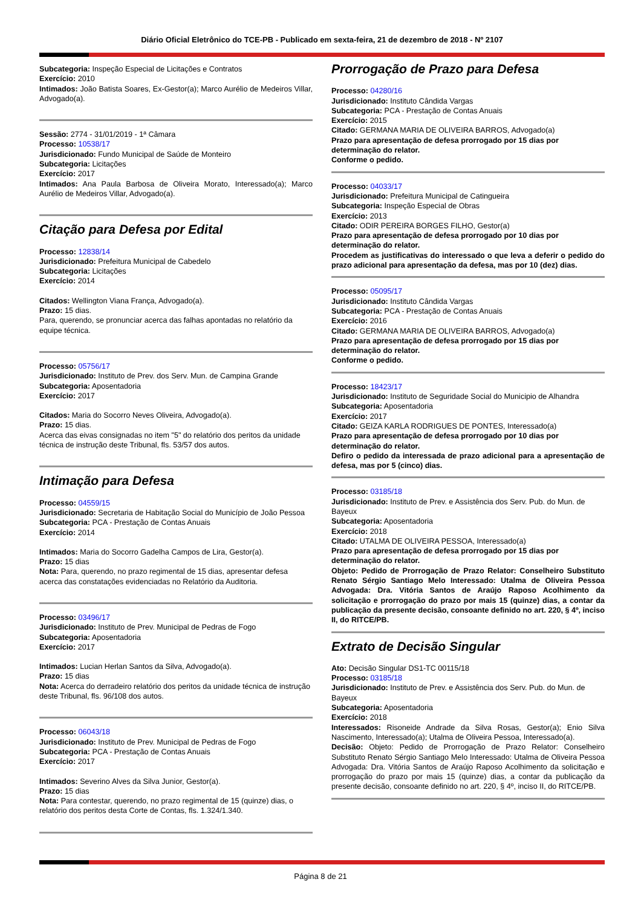Diário Oficial Eletrônico do TCE-PB - Publicado em sexta-feira, 21 de dezembro de 2018 - Nº 2107
Subcategoria: Inspeção Especial de Licitações e Contratos
Exercício: 2010
Intimados: João Batista Soares, Ex-Gestor(a); Marco Aurélio de Medeiros Villar, Advogado(a).
Sessão: 2774 - 31/01/2019 - 1ª Câmara
Processo: 10538/17
Jurisdicionado: Fundo Municipal de Saúde de Monteiro
Subcategoria: Licitações
Exercício: 2017
Intimados: Ana Paula Barbosa de Oliveira Morato, Interessado(a); Marco Aurélio de Medeiros Villar, Advogado(a).
Citação para Defesa por Edital
Processo: 12838/14
Jurisdicionado: Prefeitura Municipal de Cabedelo
Subcategoria: Licitações
Exercício: 2014
Citados: Wellington Viana França, Advogado(a).
Prazo: 15 dias.
Para, querendo, se pronunciar acerca das falhas apontadas no relatório da equipe técnica.
Processo: 05756/17
Jurisdicionado: Instituto de Prev. dos Serv. Mun. de Campina Grande
Subcategoria: Aposentadoria
Exercício: 2017
Citados: Maria do Socorro Neves Oliveira, Advogado(a).
Prazo: 15 dias.
Acerca das eivas consignadas no item "5" do relatório dos peritos da unidade técnica de instrução deste Tribunal, fls. 53/57 dos autos.
Intimação para Defesa
Processo: 04559/15
Jurisdicionado: Secretaria de Habitação Social do Município de João Pessoa
Subcategoria: PCA - Prestação de Contas Anuais
Exercício: 2014
Intimados: Maria do Socorro Gadelha Campos de Lira, Gestor(a).
Prazo: 15 dias
Nota: Para, querendo, no prazo regimental de 15 dias, apresentar defesa acerca das constatações evidenciadas no Relatório da Auditoria.
Processo: 03496/17
Jurisdicionado: Instituto de Prev. Municipal de Pedras de Fogo
Subcategoria: Aposentadoria
Exercício: 2017
Intimados: Lucian Herlan Santos da Silva, Advogado(a).
Prazo: 15 dias
Nota: Acerca do derradeiro relatório dos peritos da unidade técnica de instrução deste Tribunal, fls. 96/108 dos autos.
Processo: 06043/18
Jurisdicionado: Instituto de Prev. Municipal de Pedras de Fogo
Subcategoria: PCA - Prestação de Contas Anuais
Exercício: 2017
Intimados: Severino Alves da Silva Junior, Gestor(a).
Prazo: 15 dias
Nota: Para contestar, querendo, no prazo regimental de 15 (quinze) dias, o relatório dos peritos desta Corte de Contas, fls. 1.324/1.340.
Prorrogação de Prazo para Defesa
Processo: 04280/16
Jurisdicionado: Instituto Cândida Vargas
Subcategoria: PCA - Prestação de Contas Anuais
Exercício: 2015
Citado: GERMANA MARIA DE OLIVEIRA BARROS, Advogado(a)
Prazo para apresentação de defesa prorrogado por 15 dias por determinação do relator.
Conforme o pedido.
Processo: 04033/17
Jurisdicionado: Prefeitura Municipal de Catingueira
Subcategoria: Inspeção Especial de Obras
Exercício: 2013
Citado: ODIR PEREIRA BORGES FILHO, Gestor(a)
Prazo para apresentação de defesa prorrogado por 10 dias por determinação do relator.
Procedem as justificativas do interessado o que leva a deferir o pedido do prazo adicional para apresentação da defesa, mas por 10 (dez) dias.
Processo: 05095/17
Jurisdicionado: Instituto Cândida Vargas
Subcategoria: PCA - Prestação de Contas Anuais
Exercício: 2016
Citado: GERMANA MARIA DE OLIVEIRA BARROS, Advogado(a)
Prazo para apresentação de defesa prorrogado por 15 dias por determinação do relator.
Conforme o pedido.
Processo: 18423/17
Jurisdicionado: Instituto de Seguridade Social do Municipio de Alhandra
Subcategoria: Aposentadoria
Exercício: 2017
Citado: GEIZA KARLA RODRIGUES DE PONTES, Interessado(a)
Prazo para apresentação de defesa prorrogado por 10 dias por determinação do relator.
Defiro o pedido da interessada de prazo adicional para a apresentação de defesa, mas por 5 (cinco) dias.
Processo: 03185/18
Jurisdicionado: Instituto de Prev. e Assistência dos Serv. Pub. do Mun. de Bayeux
Subcategoria: Aposentadoria
Exercício: 2018
Citado: UTALMA DE OLIVEIRA PESSOA, Interessado(a)
Prazo para apresentação de defesa prorrogado por 15 dias por determinação do relator.
Objeto: Pedido de Prorrogação de Prazo Relator: Conselheiro Substituto Renato Sérgio Santiago Melo Interessado: Utalma de Oliveira Pessoa Advogada: Dra. Vitória Santos de Araújo Raposo Acolhimento da solicitação e prorrogação do prazo por mais 15 (quinze) dias, a contar da publicação da presente decisão, consoante definido no art. 220, § 4º, inciso II, do RITCE/PB.
Extrato de Decisão Singular
Ato: Decisão Singular DS1-TC 00115/18
Processo: 03185/18
Jurisdicionado: Instituto de Prev. e Assistência dos Serv. Pub. do Mun. de Bayeux
Subcategoria: Aposentadoria
Exercício: 2018
Interessados: Risoneide Andrade da Silva Rosas, Gestor(a); Enio Silva Nascimento, Interessado(a); Utalma de Oliveira Pessoa, Interessado(a).
Decisão: Objeto: Pedido de Prorrogação de Prazo Relator: Conselheiro Substituto Renato Sérgio Santiago Melo Interessado: Utalma de Oliveira Pessoa Advogada: Dra. Vitória Santos de Araújo Raposo Acolhimento da solicitação e prorrogação do prazo por mais 15 (quinze) dias, a contar da publicação da presente decisão, consoante definido no art. 220, § 4º, inciso II, do RITCE/PB.
Página 8 de 21